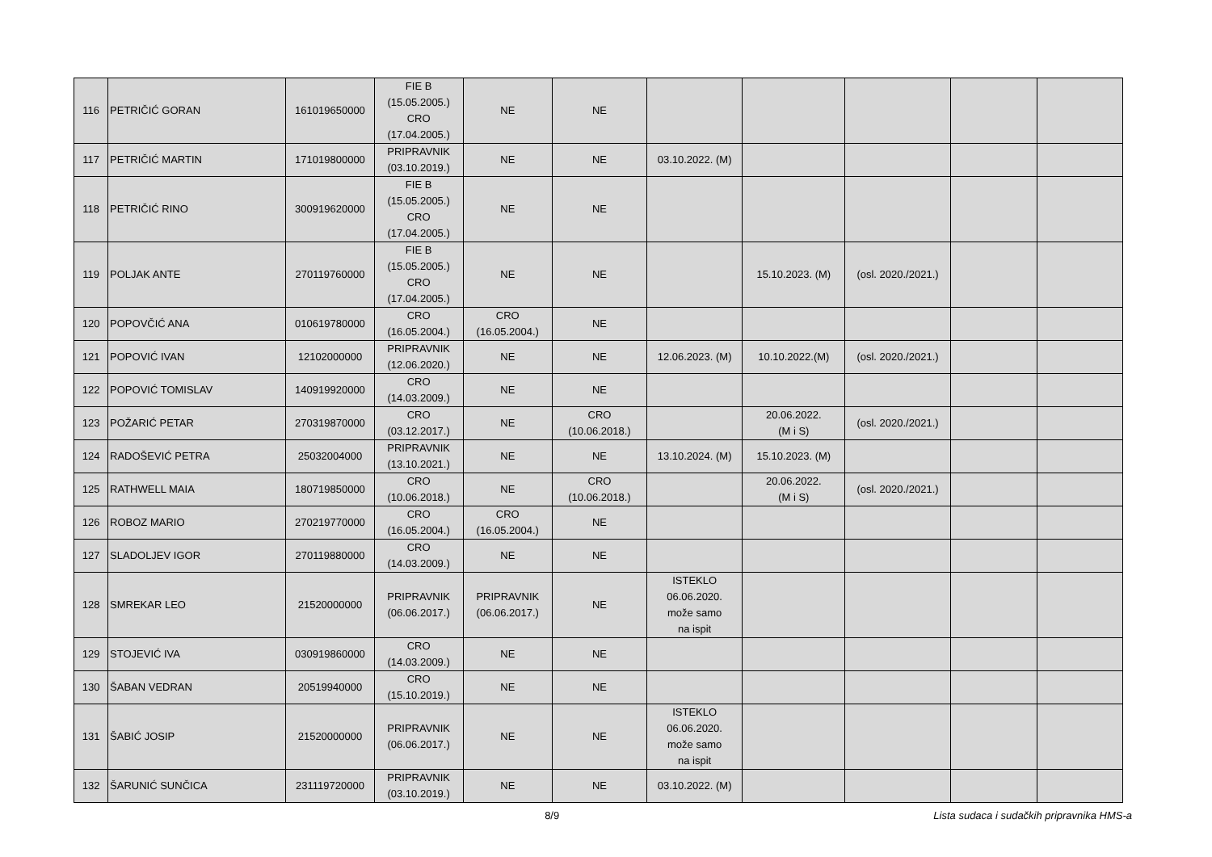| 116 | PETRIČIĆ GORAN | 161019650000 | FIE B (15.05.2005.) CRO (17.04.2005.) | NE | NE | | | | | |
| 117 | PETRIČIĆ MARTIN | 171019800000 | PRIPRAVNIK (03.10.2019.) | NE | NE | 03.10.2022. (M) | | | | |
| 118 | PETRIČIĆ RINO | 300919620000 | FIE B (15.05.2005.) CRO (17.04.2005.) | NE | NE | | | | | |
| 119 | POLJAK ANTE | 270119760000 | FIE B (15.05.2005.) CRO (17.04.2005.) | NE | NE | | 15.10.2023. (M) | (osl. 2020./2021.) | | |
| 120 | POPOVČIĆ ANA | 010619780000 | CRO (16.05.2004.) | CRO (16.05.2004.) | NE | | | | | |
| 121 | POPOVIĆ IVAN | 12102000000 | PRIPRAVNIK (12.06.2020.) | NE | NE | 12.06.2023. (M) | 10.10.2022.(M) | (osl. 2020./2021.) | | |
| 122 | POPOVIĆ TOMISLAV | 140919920000 | CRO (14.03.2009.) | NE | NE | | | | | |
| 123 | POŽARIĆ PETAR | 270319870000 | CRO (03.12.2017.) | NE | CRO (10.06.2018.) | | 20.06.2022. (M i S) | (osl. 2020./2021.) | | |
| 124 | RADOŠEVIĆ PETRA | 25032004000 | PRIPRAVNIK (13.10.2021.) | NE | NE | 13.10.2024. (M) | 15.10.2023. (M) | | | |
| 125 | RATHWELL MAIA | 180719850000 | CRO (10.06.2018.) | NE | CRO (10.06.2018.) | | 20.06.2022. (M i S) | (osl. 2020./2021.) | | |
| 126 | ROBOZ MARIO | 270219770000 | CRO (16.05.2004.) | CRO (16.05.2004.) | NE | | | | | |
| 127 | SLADOLJEV IGOR | 270119880000 | CRO (14.03.2009.) | NE | NE | | | | | |
| 128 | SMREKAR LEO | 21520000000 | PRIPRAVNIK (06.06.2017.) | PRIPRAVNIK (06.06.2017.) | NE | ISTEKLO 06.06.2020. može samo na ispit | | | | |
| 129 | STOJEVIĆ IVA | 030919860000 | CRO (14.03.2009.) | NE | NE | | | | | |
| 130 | ŠABAN VEDRAN | 20519940000 | CRO (15.10.2019.) | NE | NE | | | | | |
| 131 | ŠABIĆ JOSIP | 21520000000 | PRIPRAVNIK (06.06.2017.) | NE | NE | ISTEKLO 06.06.2020. može samo na ispit | | | | |
| 132 | ŠARUNIĆ SUNČICA | 231119720000 | PRIPRAVNIK (03.10.2019.) | NE | NE | 03.10.2022. (M) | | | | |
8/9 Lista sudaca i sudačkih pripravnika HMS-a